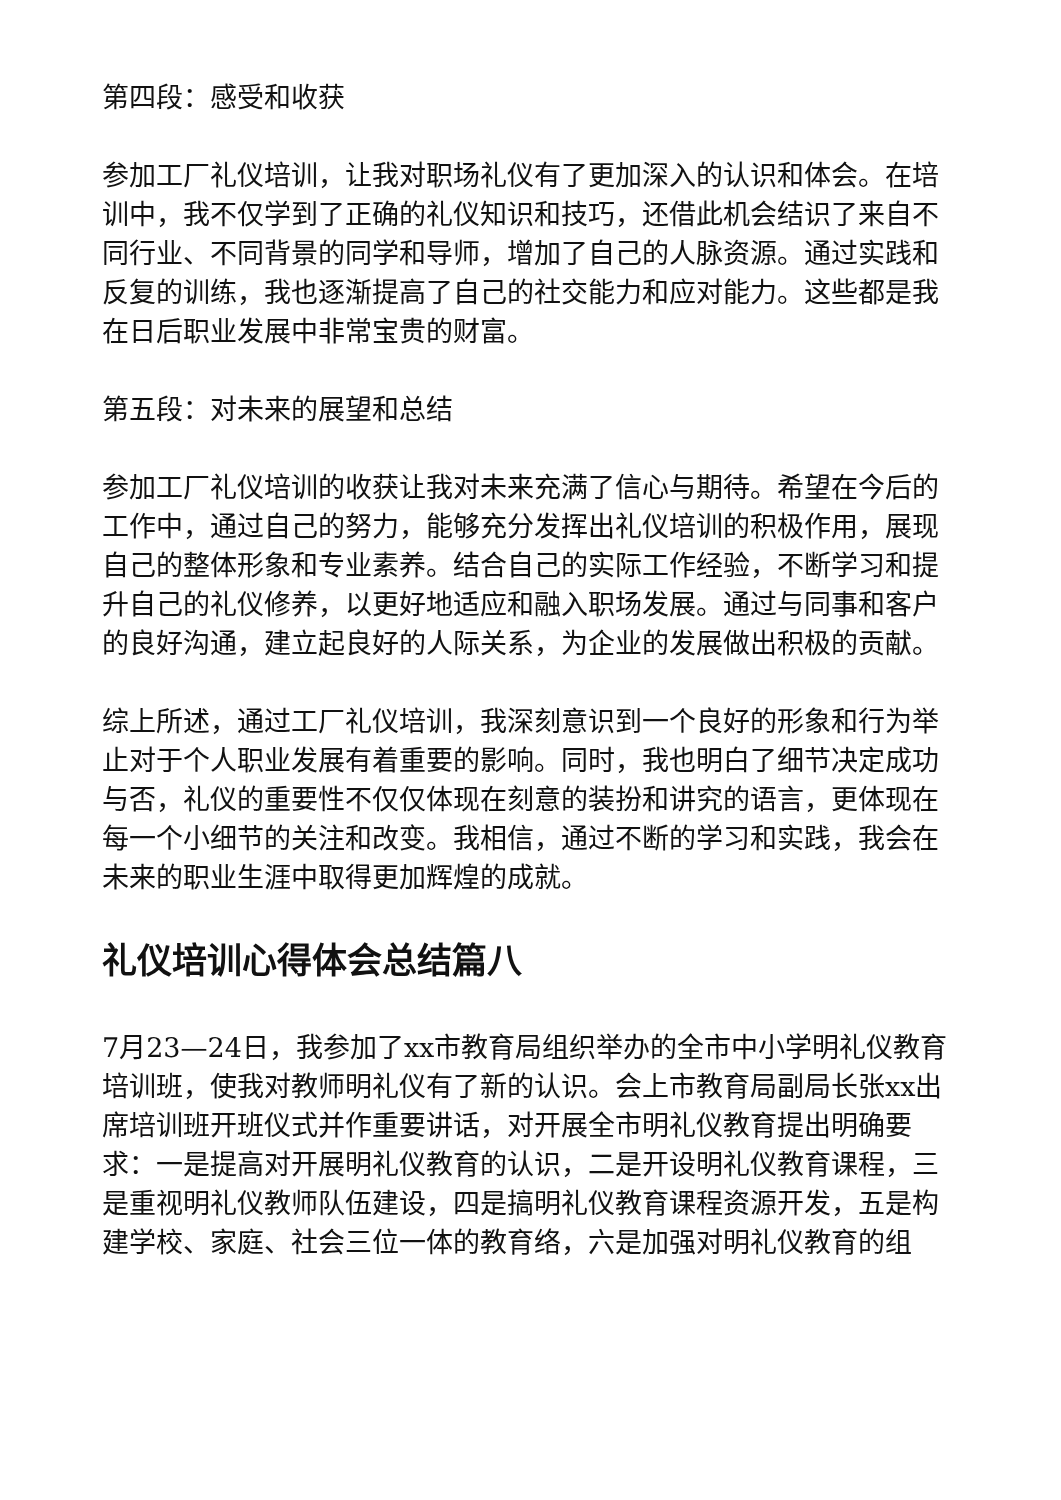第四段：感受和收获
参加工厂礼仪培训，让我对职场礼仪有了更加深入的认识和体会。在培训中，我不仅学到了正确的礼仪知识和技巧，还借此机会结识了来自不同行业、不同背景的同学和导师，增加了自己的人脉资源。通过实践和反复的训练，我也逐渐提高了自己的社交能力和应对能力。这些都是我在日后职业发展中非常宝贵的财富。
第五段：对未来的展望和总结
参加工厂礼仪培训的收获让我对未来充满了信心与期待。希望在今后的工作中，通过自己的努力，能够充分发挥出礼仪培训的积极作用，展现自己的整体形象和专业素养。结合自己的实际工作经验，不断学习和提升自己的礼仪修养，以更好地适应和融入职场发展。通过与同事和客户的良好沟通，建立起良好的人际关系，为企业的发展做出积极的贡献。
综上所述，通过工厂礼仪培训，我深刻意识到一个良好的形象和行为举止对于个人职业发展有着重要的影响。同时，我也明白了细节决定成功与否，礼仪的重要性不仅仅体现在刻意的装扮和讲究的语言，更体现在每一个小细节的关注和改变。我相信，通过不断的学习和实践，我会在未来的职业生涯中取得更加辉煌的成就。
礼仪培训心得体会总结篇八
7月23—24日，我参加了xx市教育局组织举办的全市中小学明礼仪教育培训班，使我对教师明礼仪有了新的认识。会上市教育局副局长张xx出席培训班开班仪式并作重要讲话，对开展全市明礼仪教育提出明确要求：一是提高对开展明礼仪教育的认识，二是开设明礼仪教育课程，三是重视明礼仪教师队伍建设，四是搞明礼仪教育课程资源开发，五是构建学校、家庭、社会三位一体的教育络，六是加强对明礼仪教育的组